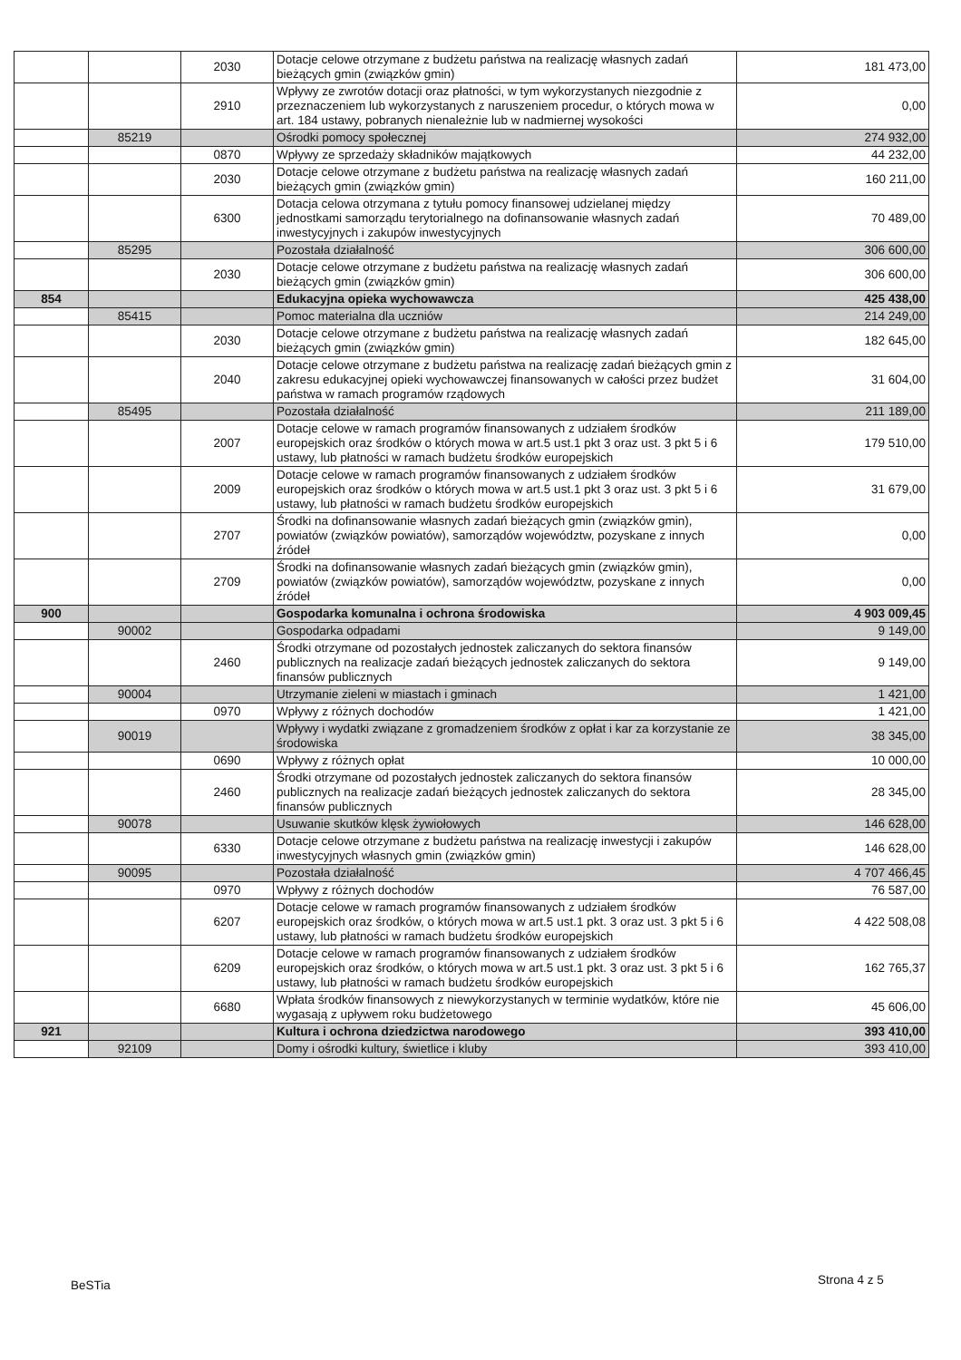| | | 2030 | Dotacje celowe otrzymane z budżetu państwa na realizację własnych zadań bieżących gmin (związków gmin) | 181 473,00 |
| | | 2910 | Wpływy ze zwrotów dotacji oraz płatności, w tym wykorzystanych niezgodnie z przeznaczeniem lub wykorzystanych z naruszeniem procedur, o których mowa w art. 184 ustawy, pobranych nienależnie lub w nadmiernej wysokości | 0,00 |
| | 85219 | | Ośrodki pomocy społecznej | 274 932,00 |
| | | 0870 | Wpływy ze sprzedaży składników majątkowych | 44 232,00 |
| | | 2030 | Dotacje celowe otrzymane z budżetu państwa na realizację własnych zadań bieżących gmin (związków gmin) | 160 211,00 |
| | | 6300 | Dotacja celowa otrzymana z tytułu pomocy finansowej udzielanej między jednostkami samorządu terytorialnego na dofinansowanie własnych zadań inwestycyjnych i zakupów inwestycyjnych | 70 489,00 |
| | 85295 | | Pozostała działalność | 306 600,00 |
| | | 2030 | Dotacje celowe otrzymane z budżetu państwa na realizację własnych zadań bieżących gmin (związków gmin) | 306 600,00 |
| 854 | | | Edukacyjna opieka wychowawcza | 425 438,00 |
| | 85415 | | Pomoc materialna dla uczniów | 214 249,00 |
| | | 2030 | Dotacje celowe otrzymane z budżetu państwa na realizację własnych zadań bieżących gmin (związków gmin) | 182 645,00 |
| | | 2040 | Dotacje celowe otrzymane z budżetu państwa na realizację zadań bieżących gmin z zakresu edukacyjnej opieki wychowawczej finansowanych w całości przez budżet państwa w ramach programów rządowych | 31 604,00 |
| | 85495 | | Pozostała działalność | 211 189,00 |
| | | 2007 | Dotacje celowe w ramach programów finansowanych z udziałem środków europejskich oraz środków o których mowa w art.5 ust.1 pkt 3 oraz ust. 3 pkt 5 i 6 ustawy, lub płatności w ramach budżetu środków europejskich | 179 510,00 |
| | | 2009 | Dotacje celowe w ramach programów finansowanych z udziałem środków europejskich oraz środków o których mowa w art.5 ust.1 pkt 3 oraz ust. 3 pkt 5 i 6 ustawy, lub płatności w ramach budżetu środków europejskich | 31 679,00 |
| | | 2707 | Środki na dofinansowanie własnych zadań bieżących gmin (związków gmin), powiatów (związków powiatów), samorządów województw, pozyskane z innych źródeł | 0,00 |
| | | 2709 | Środki na dofinansowanie własnych zadań bieżących gmin (związków gmin), powiatów (związków powiatów), samorządów województw, pozyskane z innych źródeł | 0,00 |
| 900 | | | Gospodarka komunalna i ochrona środowiska | 4 903 009,45 |
| | 90002 | | Gospodarka odpadami | 9 149,00 |
| | | 2460 | Środki otrzymane od pozostałych jednostek zaliczanych do sektora finansów publicznych na realizacje zadań bieżących jednostek zaliczanych do sektora finansów publicznych | 9 149,00 |
| | 90004 | | Utrzymanie zieleni w miastach i gminach | 1 421,00 |
| | | 0970 | Wpływy z różnych dochodów | 1 421,00 |
| | 90019 | | Wpływy i wydatki związane z gromadzeniem środków z opłat i kar za korzystanie ze środowiska | 38 345,00 |
| | | 0690 | Wpływy z różnych opłat | 10 000,00 |
| | | 2460 | Środki otrzymane od pozostałych jednostek zaliczanych do sektora finansów publicznych na realizacje zadań bieżących jednostek zaliczanych do sektora finansów publicznych | 28 345,00 |
| | 90078 | | Usuwanie skutków klęsk żywiołowych | 146 628,00 |
| | | 6330 | Dotacje celowe otrzymane z budżetu państwa na realizację inwestycji i zakupów inwestycyjnych własnych gmin (związków gmin) | 146 628,00 |
| | 90095 | | Pozostała działalność | 4 707 466,45 |
| | | 0970 | Wpływy z różnych dochodów | 76 587,00 |
| | | 6207 | Dotacje celowe w ramach programów finansowanych z udziałem środków europejskich oraz środków, o których mowa w art.5 ust.1 pkt. 3 oraz ust. 3 pkt 5 i 6 ustawy, lub płatności w ramach budżetu środków europejskich | 4 422 508,08 |
| | | 6209 | Dotacje celowe w ramach programów finansowanych z udziałem środków europejskich oraz środków, o których mowa w art.5 ust.1 pkt. 3 oraz ust. 3 pkt 5 i 6 ustawy, lub płatności w ramach budżetu środków europejskich | 162 765,37 |
| | | 6680 | Wpłata środków finansowych z niewykorzystanych w terminie wydatków, które nie wygasają z upływem roku budżetowego | 45 606,00 |
| 921 | | | Kultura i ochrona dziedzictwa narodowego | 393 410,00 |
| | 92109 | | Domy i ośrodki kultury, świetlice i kluby | 393 410,00 |
Strona 4 z 5
BeSTia